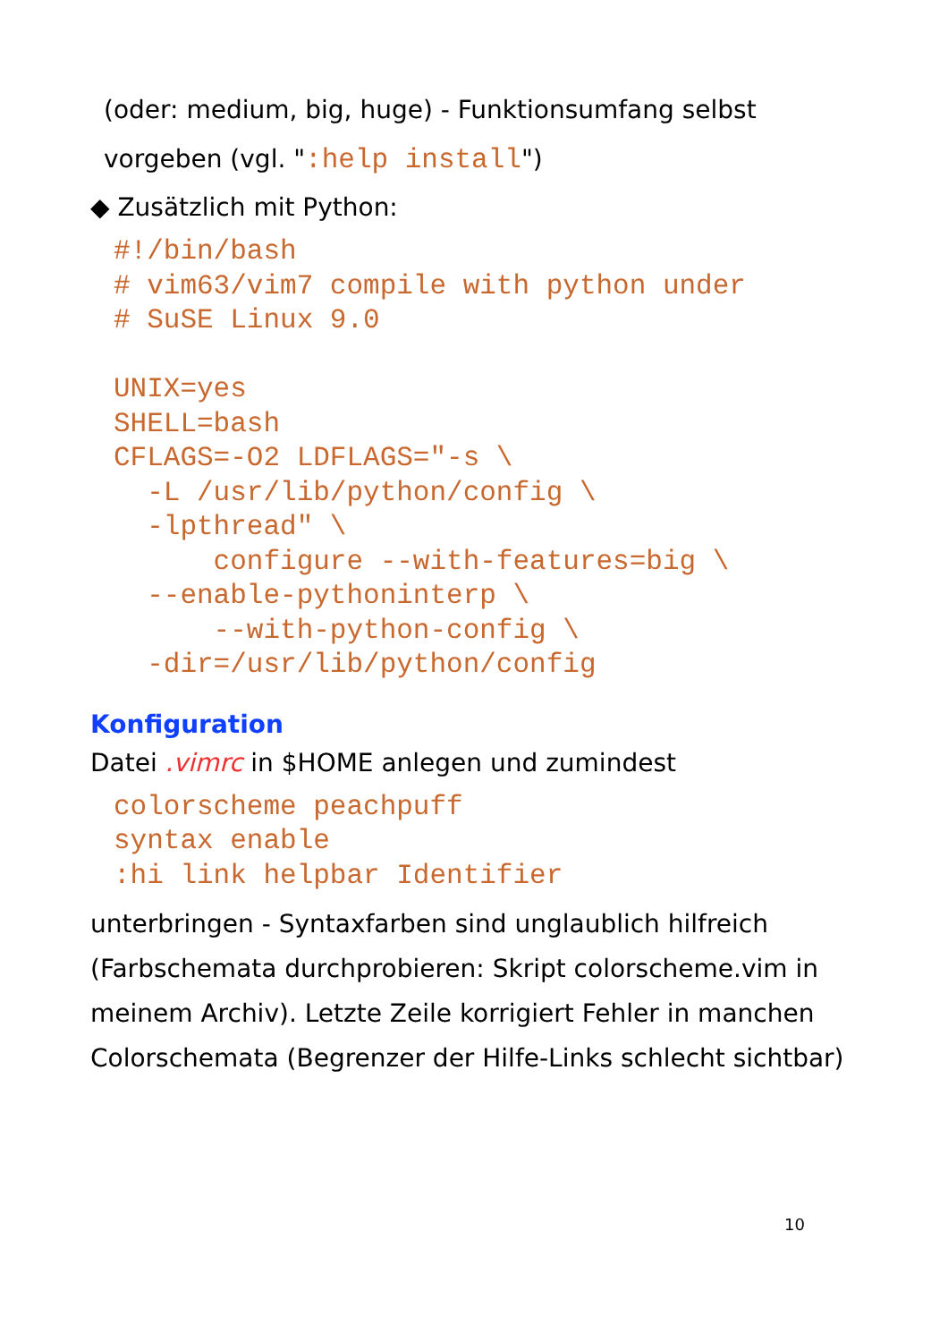(oder: medium, big, huge) - Funktionsumfang selbst
vorgeben (vgl. ":help install")
◆ Zusätzlich mit Python:
#!/bin/bash
# vim63/vim7 compile with python under
# SuSE Linux 9.0

UNIX=yes
SHELL=bash
CFLAGS=-O2 LDFLAGS="-s \
  -L /usr/lib/python/config \
  -lpthread" \
      configure --with-features=big \
  --enable-pythoninterp \
      --with-python-config \
  -dir=/usr/lib/python/config
Konfiguration
Datei .vimrc in $HOME anlegen und zumindest
colorscheme peachpuff
syntax enable
:hi link helpbar Identifier
unterbringen - Syntaxfarben sind unglaublich hilfreich (Farbschemata durchprobieren: Skript colorscheme.vim in meinem Archiv). Letzte Zeile korrigiert Fehler in manchen Colorschemata (Begrenzer der Hilfe-Links schlecht sichtbar)
10